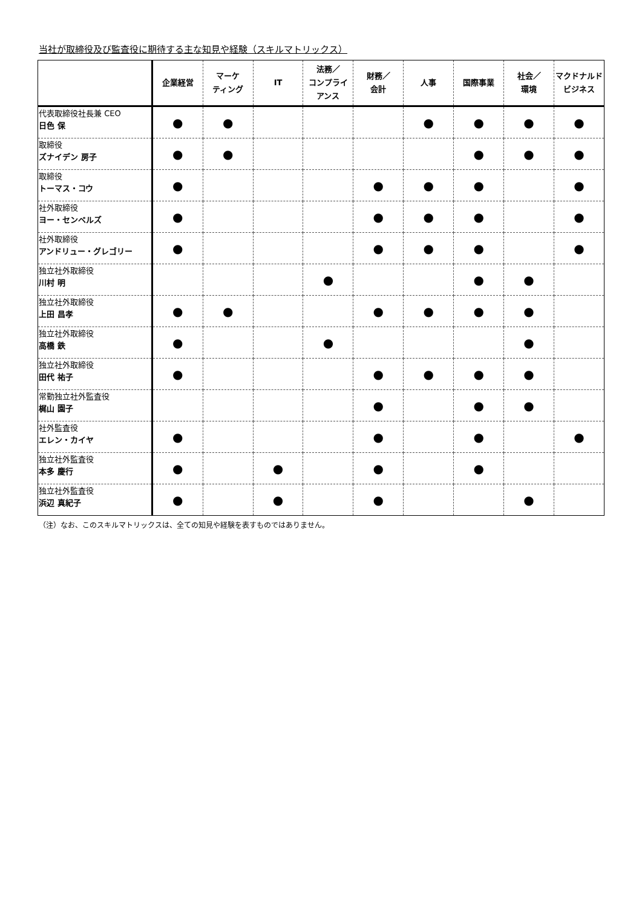当社が取締役及び監査役に期待する主な知見や経験（スキルマトリックス）
| | 企業経営 | マーケ ティング | IT | 法務／ コンプライ アンス | 財務／ 会計 | 人事 | 国際事業 | 社会／ 環境 | マクドナルド ビジネス |
| --- | --- | --- | --- | --- | --- | --- | --- | --- | --- |
| 代表取締役社長兼 CEO 日色 保 | ● | ● | | | | ● | ● | ● | ● |
| 取締役 ズナイデン 房子 | ● | ● | | | | | ● | ● | ● |
| 取締役 トーマス・コウ | ● | | | | ● | ● | ● | | ● |
| 社外取締役 ヨー・センペルズ | ● | | | | ● | ● | ● | | ● |
| 社外取締役 アンドリュー・グレゴリー | ● | | | | ● | ● | ● | | ● |
| 独立社外取締役 川村 明 | | | | ● | | | ● | ● | |
| 独立社外取締役 上田 昌孝 | ● | ● | | | ● | ● | ● | ● | |
| 独立社外取締役 高橋 鉄 | ● | | | ● | | | | ● | |
| 独立社外取締役 田代 祐子 | ● | | | | ● | ● | ● | ● | |
| 常勤独立社外監査役 梶山 園子 | | | | | ● | | ● | ● | |
| 社外監査役 エレン・カイヤ | ● | | | | ● | | ● | | ● |
| 独立社外監査役 本多 慶行 | ● | | ● | | ● | | ● | | |
| 独立社外監査役 浜辺 真紀子 | ● | | ● | | ● | | | ● | |
（注）なお、このスキルマトリックスは、全ての知見や経験を表すものではありません。